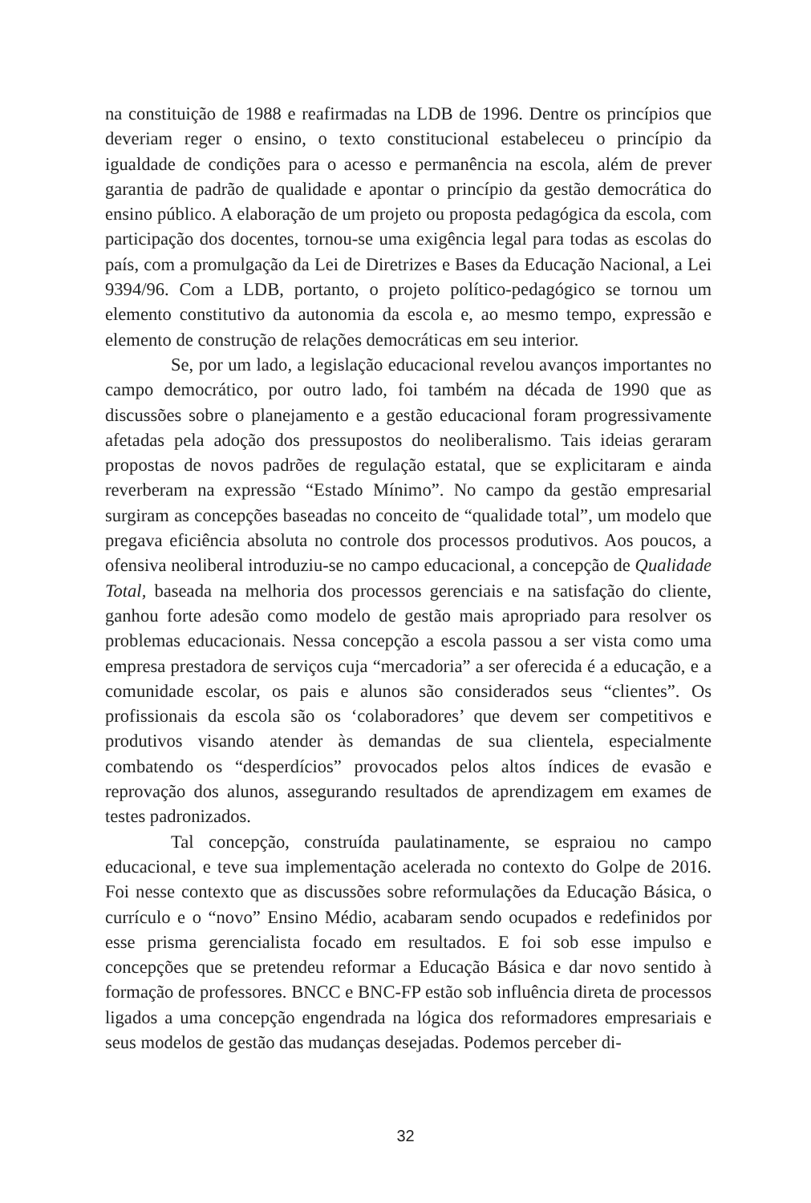na constituição de 1988 e reafirmadas na LDB de 1996. Dentre os princípios que deveriam reger o ensino, o texto constitucional estabeleceu o princípio da igualdade de condições para o acesso e permanência na escola, além de prever garantia de padrão de qualidade e apontar o princípio da gestão democrática do ensino público. A elaboração de um projeto ou proposta pedagógica da escola, com participação dos docentes, tornou-se uma exigência legal para todas as escolas do país, com a promulgação da Lei de Diretrizes e Bases da Educação Nacional, a Lei 9394/96. Com a LDB, portanto, o projeto político-pedagógico se tornou um elemento constitutivo da autonomia da escola e, ao mesmo tempo, expressão e elemento de construção de relações democráticas em seu interior.
Se, por um lado, a legislação educacional revelou avanços importantes no campo democrático, por outro lado, foi também na década de 1990 que as discussões sobre o planejamento e a gestão educacional foram progressivamente afetadas pela adoção dos pressupostos do neoliberalismo. Tais ideias geraram propostas de novos padrões de regulação estatal, que se explicitaram e ainda reverberam na expressão “Estado Mínimo”. No campo da gestão empresarial surgiram as concepções baseadas no conceito de “qualidade total”, um modelo que pregava eficiência absoluta no controle dos processos produtivos. Aos poucos, a ofensiva neoliberal introduziu-se no campo educacional, a concepção de Qualidade Total, baseada na melhoria dos processos gerenciais e na satisfação do cliente, ganhou forte adesão como modelo de gestão mais apropriado para resolver os problemas educacionais. Nessa concepção a escola passou a ser vista como uma empresa prestadora de serviços cuja “mercadoria” a ser oferecida é a educação, e a comunidade escolar, os pais e alunos são considerados seus “clientes”. Os profissionais da escola são os ‘colaboradores’ que devem ser competitivos e produtivos visando atender às demandas de sua clientela, especialmente combatendo os “desperdícios” provocados pelos altos índices de evasão e reprovação dos alunos, assegurando resultados de aprendizagem em exames de testes padronizados.
Tal concepção, construída paulatinamente, se espraiou no campo educacional, e teve sua implementação acelerada no contexto do Golpe de 2016. Foi nesse contexto que as discussões sobre reformulações da Educação Básica, o currículo e o “novo” Ensino Médio, acabaram sendo ocupados e redefinidos por esse prisma gerencialista focado em resultados. E foi sob esse impulso e concepções que se pretendeu reformar a Educação Básica e dar novo sentido à formação de professores. BNCC e BNC-FP estão sob influência direta de processos ligados a uma concepção engendrada na lógica dos reformadores empresariais e seus modelos de gestão das mudanças desejadas. Podemos perceber di-
32